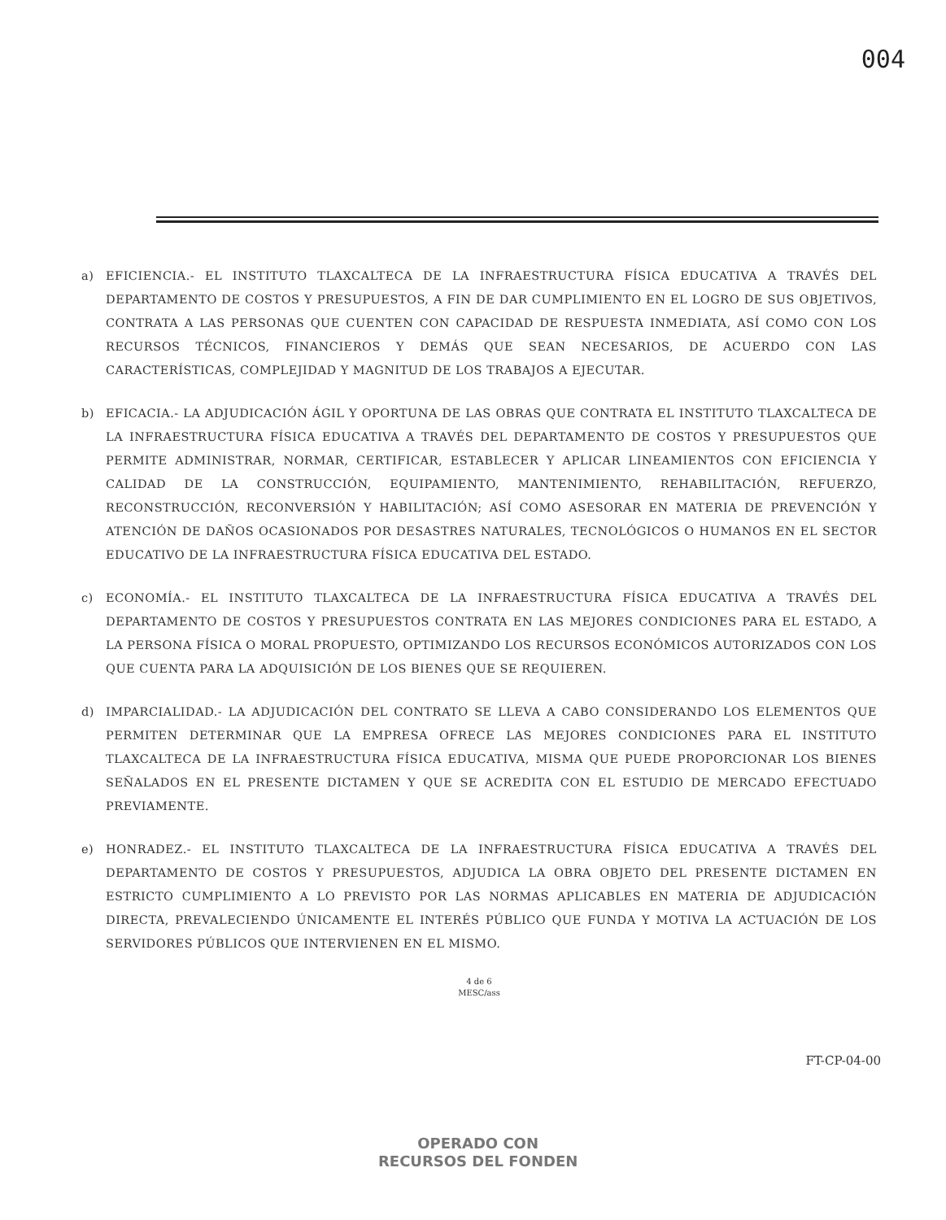004
a) EFICIENCIA.- EL INSTITUTO TLAXCALTECA DE LA INFRAESTRUCTURA FÍSICA EDUCATIVA A TRAVÉS DEL DEPARTAMENTO DE COSTOS Y PRESUPUESTOS, A FIN DE DAR CUMPLIMIENTO EN EL LOGRO DE SUS OBJETIVOS, CONTRATA A LAS PERSONAS QUE CUENTEN CON CAPACIDAD DE RESPUESTA INMEDIATA, ASÍ COMO CON LOS RECURSOS TÉCNICOS, FINANCIEROS Y DEMÁS QUE SEAN NECESARIOS, DE ACUERDO CON LAS CARACTERÍSTICAS, COMPLEJIDAD Y MAGNITUD DE LOS TRABAJOS A EJECUTAR.
b) EFICACIA.- LA ADJUDICACIÓN ÁGIL Y OPORTUNA DE LAS OBRAS QUE CONTRATA EL INSTITUTO TLAXCALTECA DE LA INFRAESTRUCTURA FÍSICA EDUCATIVA A TRAVÉS DEL DEPARTAMENTO DE COSTOS Y PRESUPUESTOS QUE PERMITE ADMINISTRAR, NORMAR, CERTIFICAR, ESTABLECER Y APLICAR LINEAMIENTOS CON EFICIENCIA Y CALIDAD DE LA CONSTRUCCIÓN, EQUIPAMIENTO, MANTENIMIENTO, REHABILITACIÓN, REFUERZO, RECONSTRUCCIÓN, RECONVERSIÓN Y HABILITACIÓN; ASÍ COMO ASESORAR EN MATERIA DE PREVENCIÓN Y ATENCIÓN DE DAÑOS OCASIONADOS POR DESASTRES NATURALES, TECNOLÓGICOS O HUMANOS EN EL SECTOR EDUCATIVO DE LA INFRAESTRUCTURA FÍSICA EDUCATIVA DEL ESTADO.
c) ECONOMÍA.- EL INSTITUTO TLAXCALTECA DE LA INFRAESTRUCTURA FÍSICA EDUCATIVA A TRAVÉS DEL DEPARTAMENTO DE COSTOS Y PRESUPUESTOS CONTRATA EN LAS MEJORES CONDICIONES PARA EL ESTADO, A LA PERSONA FÍSICA O MORAL PROPUESTO, OPTIMIZANDO LOS RECURSOS ECONÓMICOS AUTORIZADOS CON LOS QUE CUENTA PARA LA ADQUISICIÓN DE LOS BIENES QUE SE REQUIEREN.
d) IMPARCIALIDAD.- LA ADJUDICACIÓN DEL CONTRATO SE LLEVA A CABO CONSIDERANDO LOS ELEMENTOS QUE PERMITEN DETERMINAR QUE LA EMPRESA OFRECE LAS MEJORES CONDICIONES PARA EL INSTITUTO TLAXCALTECA DE LA INFRAESTRUCTURA FÍSICA EDUCATIVA, MISMA QUE PUEDE PROPORCIONAR LOS BIENES SEÑALADOS EN EL PRESENTE DICTAMEN Y QUE SE ACREDITA CON EL ESTUDIO DE MERCADO EFECTUADO PREVIAMENTE.
e) HONRADEZ.- EL INSTITUTO TLAXCALTECA DE LA INFRAESTRUCTURA FÍSICA EDUCATIVA A TRAVÉS DEL DEPARTAMENTO DE COSTOS Y PRESUPUESTOS, ADJUDICA LA OBRA OBJETO DEL PRESENTE DICTAMEN EN ESTRICTO CUMPLIMIENTO A LO PREVISTO POR LAS NORMAS APLICABLES EN MATERIA DE ADJUDICACIÓN DIRECTA, PREVALECIENDO ÚNICAMENTE EL INTERÉS PÚBLICO QUE FUNDA Y MOTIVA LA ACTUACIÓN DE LOS SERVIDORES PÚBLICOS QUE INTERVIENEN EN EL MISMO.
4 de 6
MESC/ass
FT-CP-04-00
OPERADO CON
RECURSOS DEL FONDEN